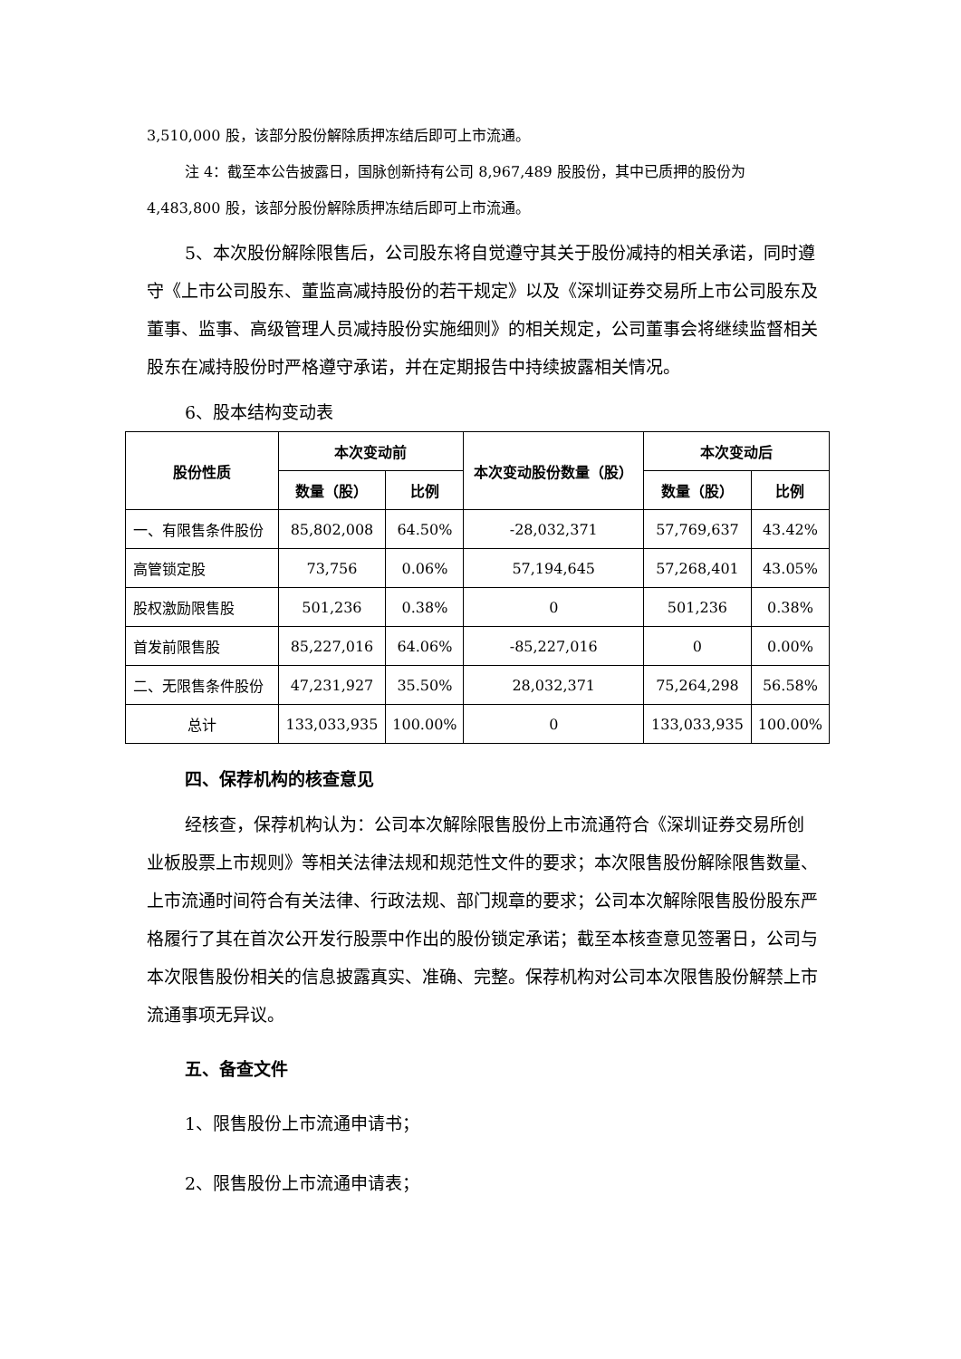3,510,000 股，该部分股份解除质押冻结后即可上市流通。
注 4：截至本公告披露日，国脉创新持有公司 8,967,489 股股份，其中已质押的股份为 4,483,800 股，该部分股份解除质押冻结后即可上市流通。
5、本次股份解除限售后，公司股东将自觉遵守其关于股份减持的相关承诺，同时遵守《上市公司股东、董监高减持股份的若干规定》以及《深圳证券交易所上市公司股东及董事、监事、高级管理人员减持股份实施细则》的相关规定，公司董事会将继续监督相关股东在减持股份时严格遵守承诺，并在定期报告中持续披露相关情况。
6、股本结构变动表
| 股份性质 | 本次变动前 | | 本次变动股份数量（股） | 本次变动后 | |
| --- | --- | --- | --- | --- | --- |
| | 数量（股） | 比例 | | 数量（股） | 比例 |
| 一、有限售条件股份 | 85,802,008 | 64.50% | -28,032,371 | 57,769,637 | 43.42% |
| 高管锁定股 | 73,756 | 0.06% | 57,194,645 | 57,268,401 | 43.05% |
| 股权激励限售股 | 501,236 | 0.38% | 0 | 501,236 | 0.38% |
| 首发前限售股 | 85,227,016 | 64.06% | -85,227,016 | 0 | 0.00% |
| 二、无限售条件股份 | 47,231,927 | 35.50% | 28,032,371 | 75,264,298 | 56.58% |
| 总计 | 133,033,935 | 100.00% | 0 | 133,033,935 | 100.00% |
四、保荐机构的核查意见
经核查，保荐机构认为：公司本次解除限售股份上市流通符合《深圳证券交易所创业板股票上市规则》等相关法律法规和规范性文件的要求；本次限售股份解除限售数量、上市流通时间符合有关法律、行政法规、部门规章的要求；公司本次解除限售股份股东严格履行了其在首次公开发行股票中作出的股份锁定承诺；截至本核查意见签署日，公司与本次限售股份相关的信息披露真实、准确、完整。保荐机构对公司本次限售股份解禁上市流通事项无异议。
五、备查文件
1、限售股份上市流通申请书；
2、限售股份上市流通申请表；